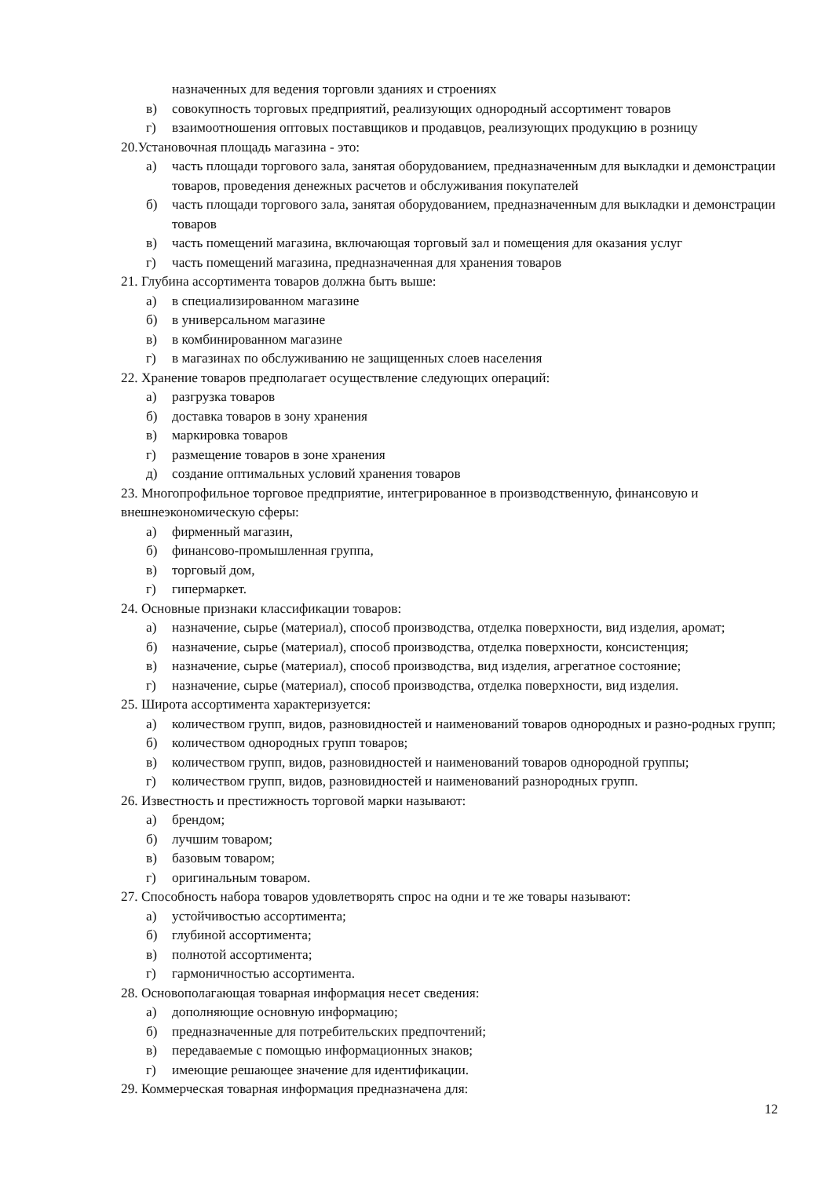назначенных для ведения торговли зданиях и строениях
в) совокупность торговых предприятий, реализующих однородный ассортимент товаров
г) взаимоотношения оптовых поставщиков и продавцов, реализующих продукцию в розницу
20.Установочная площадь магазина - это:
а) часть площади торгового зала, занятая оборудованием, предназначенным для выкладки и демонстрации товаров, проведения денежных расчетов и обслуживания покупателей
б) часть площади торгового зала, занятая оборудованием, предназначенным для выкладки и демонстрации товаров
в) часть помещений магазина, включающая торговый зал и помещения для оказания услуг
г) часть помещений магазина, предназначенная для хранения товаров
21. Глубина ассортимента товаров должна быть выше:
а) в специализированном магазине
б) в универсальном магазине
в) в комбинированном магазине
г) в магазинах по обслуживанию не защищенных слоев населения
22. Хранение товаров предполагает осуществление следующих операций:
а) разгрузка товаров
б) доставка товаров в зону хранения
в) маркировка товаров
г) размещение товаров в зоне хранения
д) создание оптимальных условий хранения товаров
23. Многопрофильное торговое предприятие, интегрированное в производственную, финансовую и внешнеэкономическую сферы:
а) фирменный магазин,
б) финансово-промышленная группа,
в) торговый дом,
г) гипермаркет.
24. Основные признаки классификации товаров:
а) назначение, сырье (материал), способ производства, отделка поверхности, вид изделия, аромат;
б) назначение, сырье (материал), способ производства, отделка поверхности, консистенция;
в) назначение, сырье (материал), способ производства, вид изделия, агрегатное состояние;
г) назначение, сырье (материал), способ производства, отделка поверхности, вид изделия.
25. Широта ассортимента характеризуется:
а) количеством групп, видов, разновидностей и наименований товаров однородных и разно-родных групп;
б) количеством однородных групп товаров;
в) количеством групп, видов, разновидностей и наименований товаров однородной группы;
г) количеством групп, видов, разновидностей и наименований разнородных групп.
26. Известность и престижность торговой марки называют:
а) брендом;
б) лучшим товаром;
в) базовым товаром;
г) оригинальным товаром.
27. Способность набора товаров удовлетворять спрос на одни и те же товары называют:
а) устойчивостью ассортимента;
б) глубиной ассортимента;
в) полнотой ассортимента;
г) гармоничностью ассортимента.
28. Основополагающая товарная информация несет сведения:
а) дополняющие основную информацию;
б) предназначенные для потребительских предпочтений;
в) передаваемые с помощью информационных знаков;
г) имеющие решающее значение для идентификации.
29. Коммерческая товарная информация предназначена для:
12